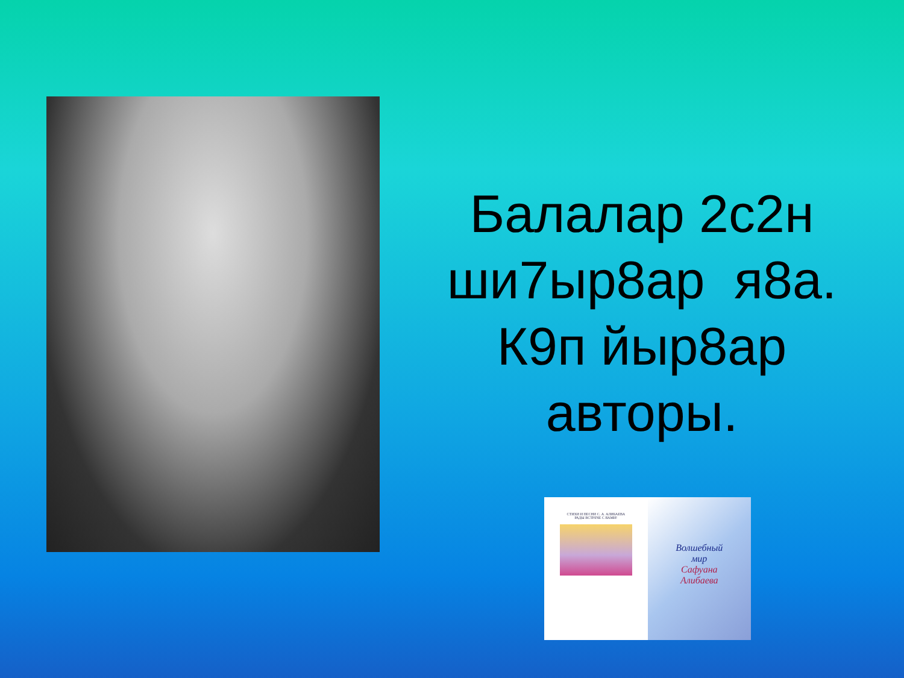Балалар 2с2н
ши7ыр8ар я8а.
К9п йыр8ар
авторы.
СТИХИ И ПЕСНИ С. А. АЛИБАЕВА
РАДЫ ВСТРЕЧЕ С ВАМИ!
Волшебный
мир
Сафуана
Алибаева